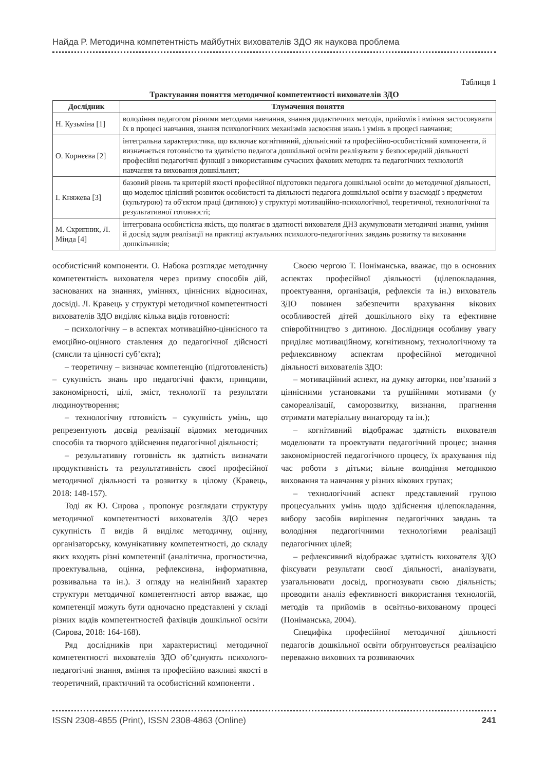Найда Р. Методична компетентність майбутніх вихователів ЗДО як наукова проблема
Таблиця 1
Трактування поняття методичної компетентності вихователів ЗДО
| Дослідник | Тлумачення поняття |
| --- | --- |
| Н. Кузьміна [1] | володіння педагогом різними методами навчання, знання дидактичних методів, прийомів і вміння застосовувати їх в процесі навчання, знання психологічних механізмів засвоєння знань і умінь в процесі навчання; |
| О. Корнєєва [2] | інтегральна характеристика, що включає когнітивний, діяльнісний та професійно-особистісний компоненти, й визначається готовністю та здатністю педагога дошкільної освіти реалізувати у безпосередній діяльності професійні педагогічні функції з використанням сучасних фахових методик та педагогічних технологій навчання та виховання дошкільнят; |
| І. Княжева [3] | базовий рівень та критерій якості професійної підготовки педагога дошкільної освіти до методичної діяльності, що моделює цілісний розвиток особистості та діяльності педагога дошкільної освіти у взаємодії з предметом (культурою) та об'єктом праці (дитиною) у структурі мотиваційно-психологічної, теоретичної, технологічної та результативної готовності; |
| М. Скрипник, Л. Мінда [4] | інтегрована особистісна якість, що полягає в здатності вихователя ДНЗ акумулювати методичні знання, уміння й досвід задля реалізації на практиці актуальних психолого-педагогічних завдань розвитку та виховання дошкільників; |
особистісний компоненти. О. Набока розглядає методичну компетентність вихователя через призму способів дій, заснованих на знаннях, уміннях, ціннісних відносинах, досвіді. Л. Кравець у структурі методичної компетентності вихователів ЗДО виділяє кілька видів готовності:
– психологічну – в аспектах мотиваційно-ціннісного та емоційно-оцінного ставлення до педагогічної дійсності (смисли та цінності суб’єкта);
– теоретичну – визначає компетенцію (підготовленість) – сукупність знань про педагогічні факти, принципи, закономірності, цілі, зміст, технології та результати людиноутворення;
– технологічну готовність – сукупність умінь, що репрезентують досвід реалізації відомих методичних способів та творчого здійснення педагогічної діяльності;
– результативну готовність як здатність визначати продуктивність та результативність своєї професійної методичної діяльності та розвитку в цілому (Кравець, 2018: 148-157).
Тоді як Ю. Сирова , пропонує розглядати структуру методичної компетентності вихователів ЗДО через сукупність її видів й виділяє методичну, оцінну, організаторську, комунікативну компетентності, до складу яких входять різні компетенції (аналітична, прогностична, проектувальна, оцінна, рефлексивна, інформативна, розвивальна та ін.). З огляду на нелінійний характер структури методичної компетентності автор вважає, що компетенції можуть бути одночасно представлені у складі різних видів компетентностей фахівців дошкільної освіти (Сирова, 2018: 164-168).
Ряд дослідників при характеристиці методичної компетентності вихователів ЗДО об’єднують психолого-педагогічні знання, вміння та професійно важливі якості в теоретичний, практичний та особистісний компоненти .
Своєю чергою Т. Поніманська, вважає, що в основних аспектах професійної діяльності (цілепокладання, проектування, організація, рефлексія та ін.) вихователь ЗДО повинен забезпечити врахування вікових особливостей дітей дошкільного віку та ефективне співробітництво з дитиною. Дослідниця особливу увагу приділяє мотиваційному, когнітивному, технологічному та рефлексивному аспектам професійної методичної діяльності вихователів ЗДО:
– мотиваційний аспект, на думку авторки, пов’язаний з ціннісними установками та рушійними мотивами (у самореалізації, саморозвитку, визнання, прагнення отримати матеріальну винагороду та ін.);
– когнітивний відображає здатність вихователя моделювати та проектувати педагогічний процес; знання закономірностей педагогічного процесу, їх врахування під час роботи з дітьми; вільне володіння методикою виховання та навчання у різних вікових групах;
– технологічний аспект представлений групою процесуальних умінь щодо здійснення цілепокладання, вибору засобів вирішення педагогічних завдань та володіння педагогічними технологіями реалізації педагогічних цілей;
– рефлексивний відображає здатність вихователя ЗДО фіксувати результати своєї діяльності, аналізувати, узагальнювати досвід, прогнозувати свою діяльність; проводити аналіз ефективності використання технологій, методів та прийомів в освітньо-вихованому процесі (Поніманська, 2004).
Специфіка професійної методичної діяльності педагогів дошкільної освіти обґрунтовується реалізацією переважно виховних та розвиваючих
ISSN 2308-4855 (Print), ISSN 2308-4863 (Online) 241